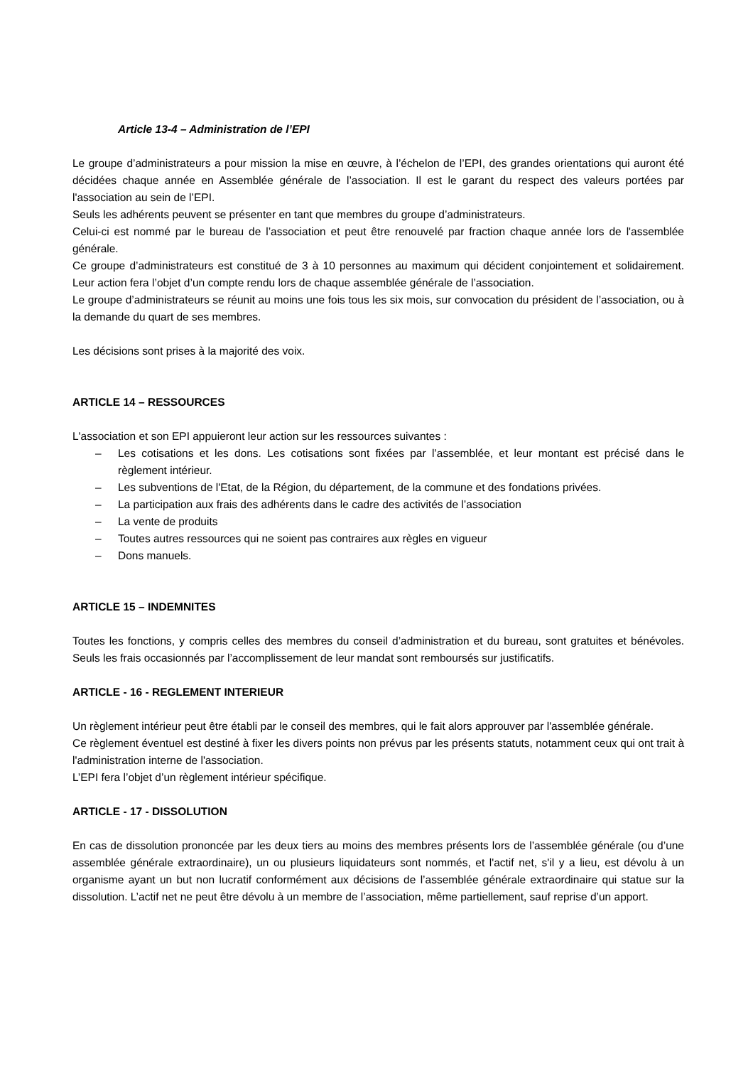Article 13-4 – Administration de l’EPI
Le groupe d’administrateurs a pour mission la mise en œuvre, à l’échelon de l’EPI, des grandes orientations qui auront été décidées chaque année en Assemblée générale de l’association. Il est le garant du respect des valeurs portées par l'association au sein de l’EPI.
Seuls les adhérents peuvent se présenter en tant que membres du groupe d’administrateurs.
Celui-ci est nommé par le bureau de l’association et peut être renouvelé par fraction chaque année lors de l'assemblée générale.
Ce groupe d’administrateurs est constitué de 3 à 10 personnes au maximum qui décident conjointement et solidairement. Leur action fera l’objet d’un compte rendu lors de chaque assemblée générale de l’association.
Le groupe d’administrateurs se réunit au moins une fois tous les six mois, sur convocation du président de l’association, ou à la demande du quart de ses membres.
Les décisions sont prises à la majorité des voix.
ARTICLE 14 – RESSOURCES
L'association et son EPI appuieront leur action sur les ressources suivantes :
– Les cotisations et les dons. Les cotisations sont fixées par l’assemblée, et leur montant est précisé dans le règlement intérieur.
– Les subventions de l'Etat, de la Région, du département, de la commune et des fondations privées.
– La participation aux frais des adhérents dans le cadre des activités de l’association
– La vente de produits
– Toutes autres ressources qui ne soient pas contraires aux règles en vigueur
– Dons manuels.
ARTICLE 15 – INDEMNITES
Toutes les fonctions, y compris celles des membres du conseil d’administration et du bureau, sont gratuites et bénévoles. Seuls les frais occasionnés par l’accomplissement de leur mandat sont remboursés sur justificatifs.
ARTICLE - 16 - REGLEMENT INTERIEUR
Un règlement intérieur peut être établi par le conseil des membres, qui le fait alors approuver par l'assemblée générale.
Ce règlement éventuel est destiné à fixer les divers points non prévus par les présents statuts, notamment ceux qui ont trait à l'administration interne de l'association.
L’EPI fera l’objet d’un règlement intérieur spécifique.
ARTICLE - 17 - DISSOLUTION
En cas de dissolution prononcée par les deux tiers au moins des membres présents lors de l’assemblée générale (ou d’une assemblée générale extraordinaire), un ou plusieurs liquidateurs sont nommés, et l'actif net, s'il y a lieu, est dévolu à un organisme ayant un but non lucratif conformément aux décisions de l’assemblée générale extraordinaire qui statue sur la dissolution. L’actif net ne peut être dévolu à un membre de l’association, même partiellement, sauf reprise d’un apport.